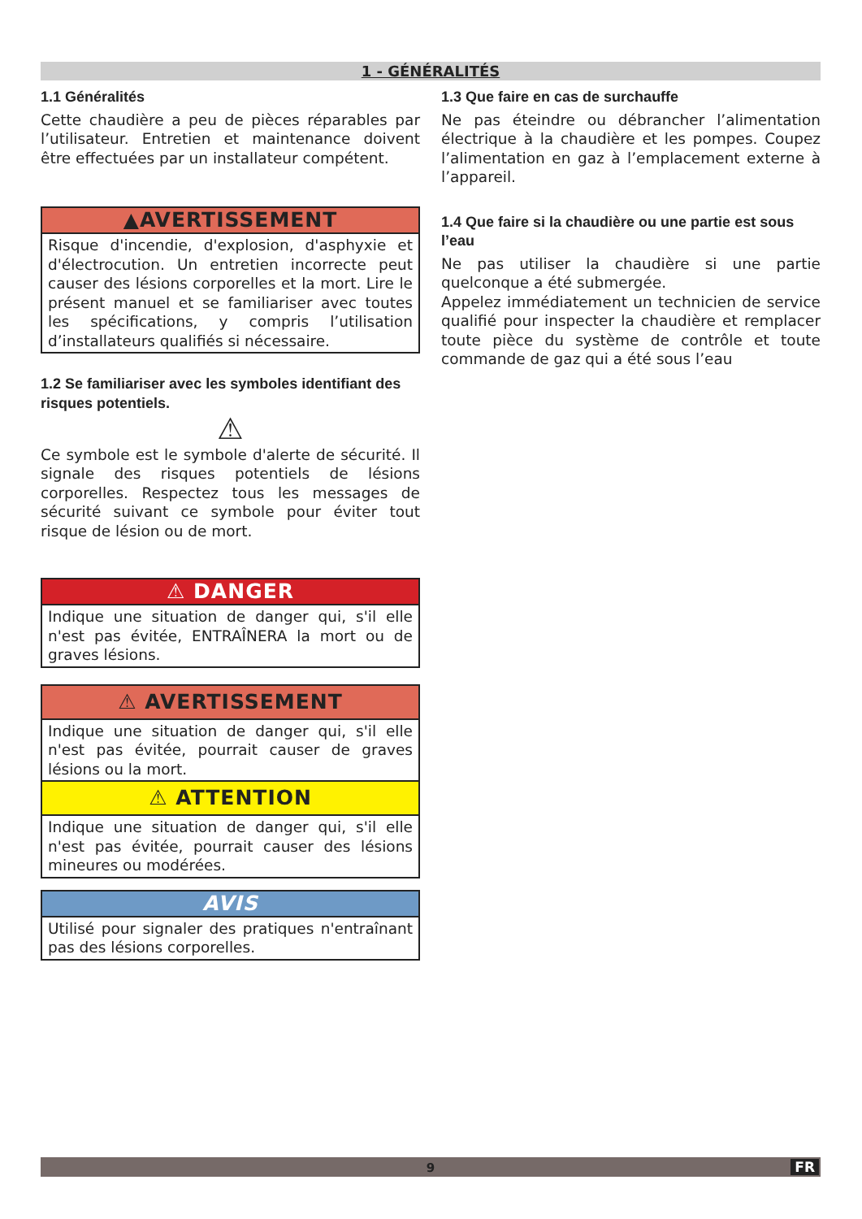1 - GÉNÉRALITÉS
1.1 Généralités
Cette chaudière a peu de pièces réparables par l’utilisateur. Entretien et maintenance doivent être effectuées par un installateur compétent.
▲AVERTISSEMENT
Risque d'incendie, d'explosion, d'asphyxie et d'électrocution. Un entretien incorrecte peut causer des lésions corporelles et la mort. Lire le présent manuel et se familiariser avec toutes les spécifications, y compris l’utilisation d’installateurs qualifiés si nécessaire.
1.2 Se familiariser avec les symboles identifiant des risques potentiels.
⚠
Ce symbole est le symbole d'alerte de sécurité. Il signale des risques potentiels de lésions corporelles. Respectez tous les messages de sécurité suivant ce symbole pour éviter tout risque de lésion ou de mort.
⚠ DANGER
Indique une situation de danger qui, s'il elle n'est pas évitée, ENTRAÎNERA la mort ou de graves lésions.
⚠ AVERTISSEMENT
Indique une situation de danger qui, s'il elle n'est pas évitée, pourrait causer de graves lésions ou la mort.
⚠ ATTENTION
Indique une situation de danger qui, s'il elle n'est pas évitée, pourrait causer des lésions mineures ou modérées.
AVIS
Utilisé pour signaler des pratiques n'entraînant pas des lésions corporelles.
1.3 Que faire en cas de surchauffe
Ne pas éteindre ou débrancher l’alimentation électrique à la chaudière et les pompes. Coupez l’alimentation en gaz à l’emplacement externe à l’appareil.
1.4 Que faire si la chaudière ou une partie est sous l’eau
Ne pas utiliser la chaudière si une partie quelconque a été submergée.
Appelez immédiatement un technicien de service qualifié pour inspecter la chaudière et remplacer toute pièce du système de contrôle et toute commande de gaz qui a été sous l’eau
9 FR